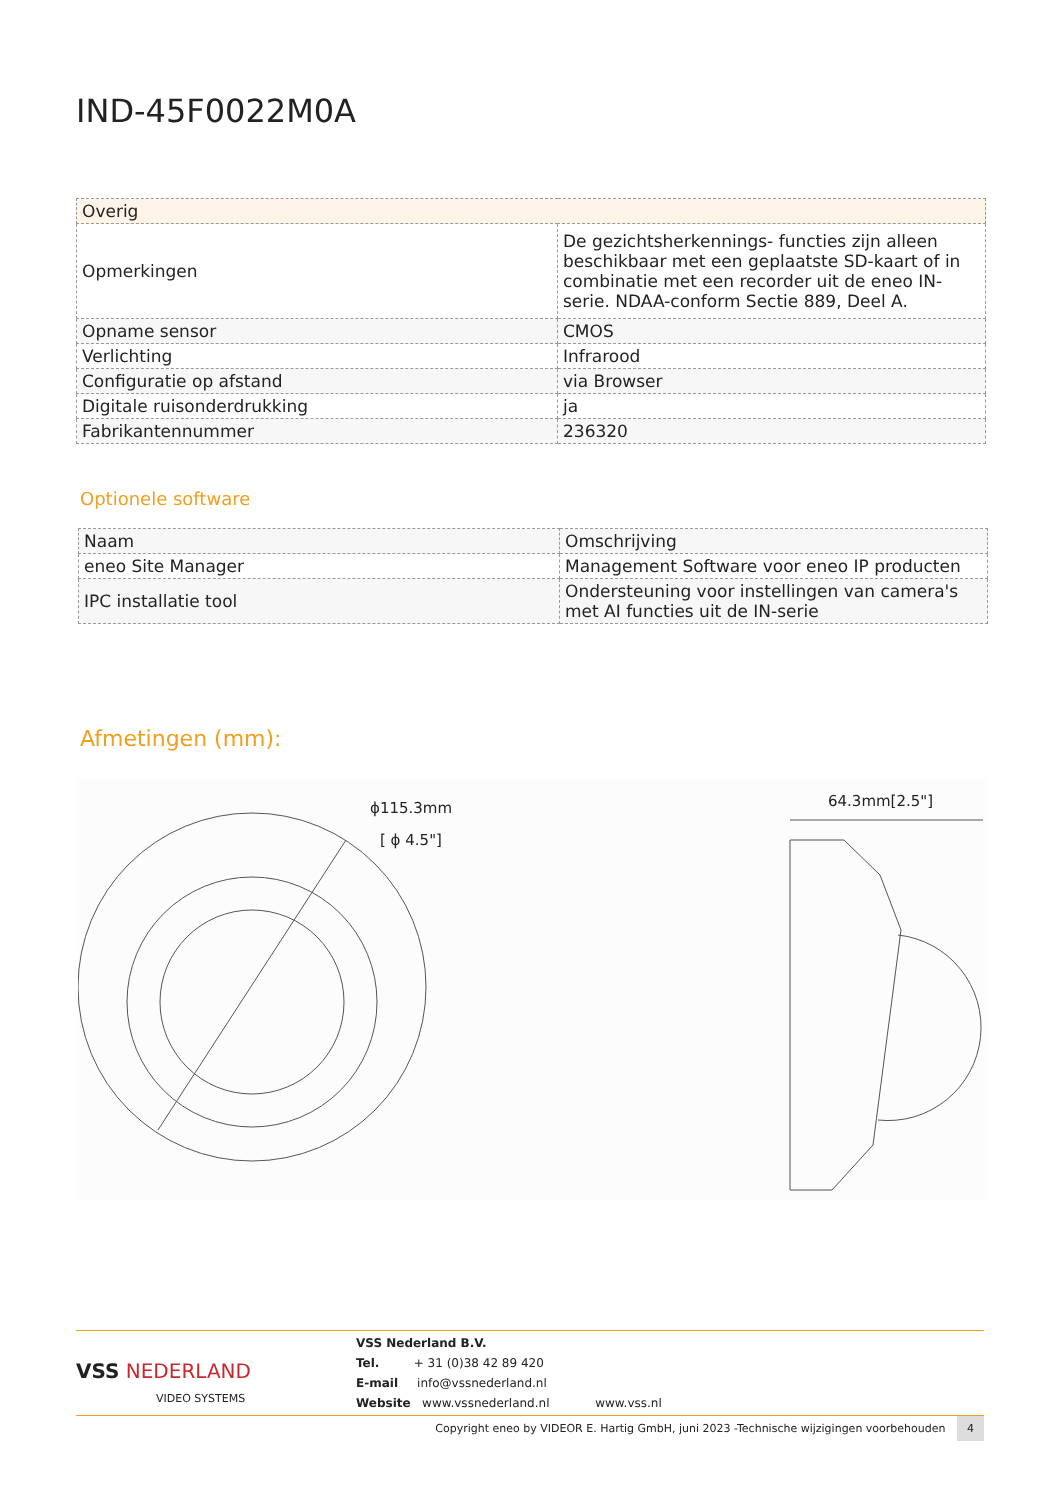IND-45F0022M0A
| Overig | |
| Opmerkingen | De gezichtsherkennings- functies zijn alleen beschikbaar met een geplaatste SD-kaart of in combinatie met een recorder uit de eneo IN-serie. NDAA-conform Sectie 889, Deel A. |
| Opname sensor | CMOS |
| Verlichting | Infrarood |
| Configuratie op afstand | via Browser |
| Digitale ruisonderdrukking | ja |
| Fabrikantennummer | 236320 |
Optionele software
| Naam | Omschrijving |
| --- | --- |
| eneo Site Manager | Management Software voor eneo IP producten |
| IPC installatie tool | Ondersteuning voor instellingen van camera's met AI functies uit de IN-serie |
Afmetingen (mm):
ϕ115.3mm
[ ϕ 4.5"]
64.3mm[2.5"]
VSS NEDERLAND
VIDEO SYSTEMS
VSS Nederland B.V.
Tel. + 31 (0)38 42 89 420
E-mail info@vssnederland.nl
Website www.vssnederland.nl www.vss.nl
Copyright eneo by VIDEOR E. Hartig GmbH, juni 2023 -Technische wijzigingen voorbehouden 4